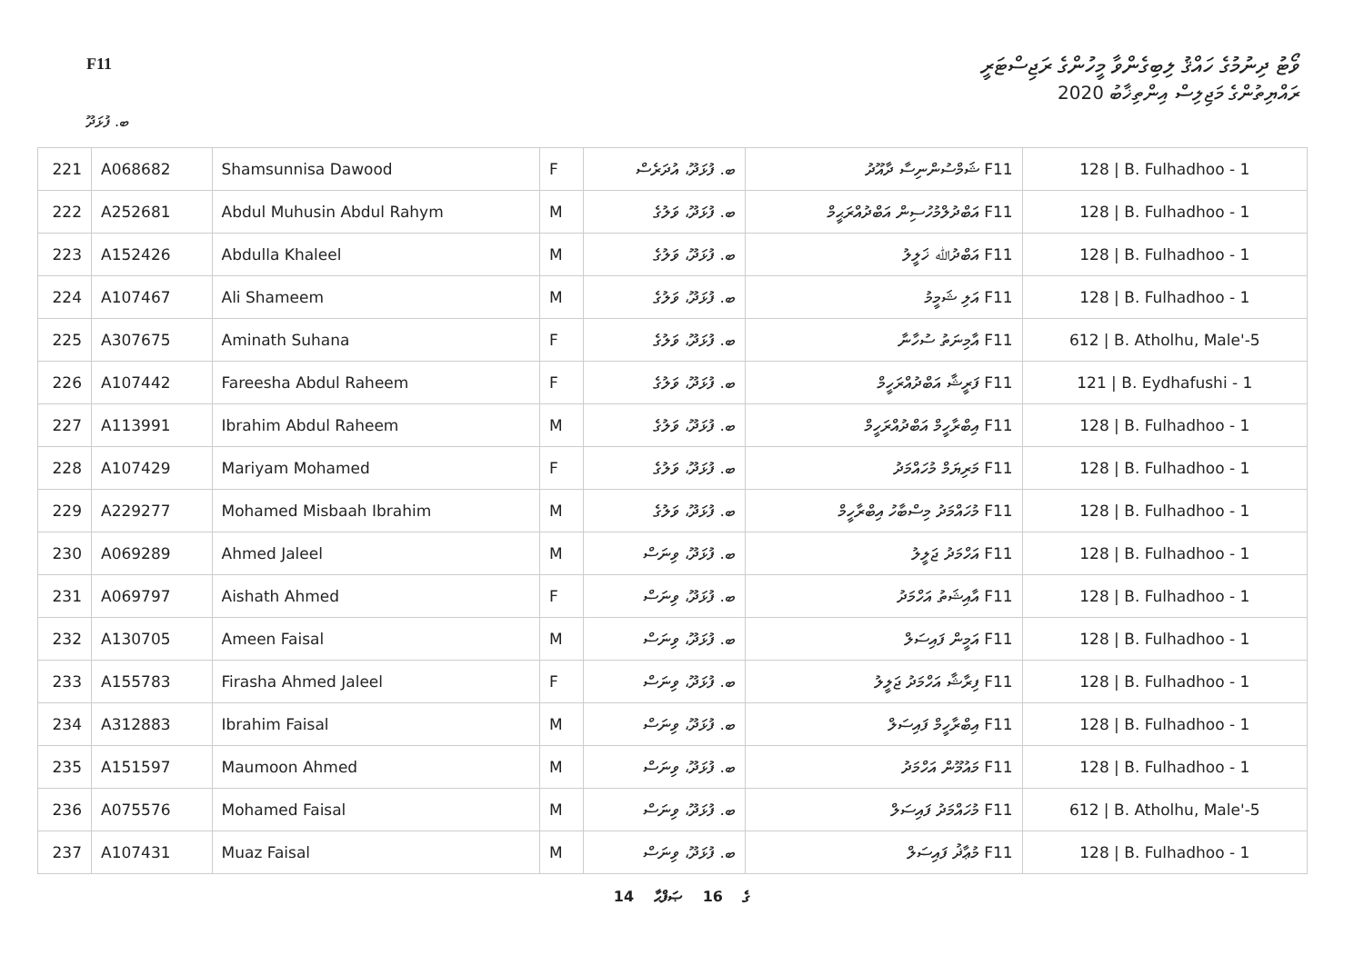F11
ވޯޓު ދިނުމުގެ ހައްޤު ލިބިގެންވާ މީހުންގެ ރަޖިސްޓަރީ
ރައްޔިތުންގެ މަޖިލިސް އިންތިޚާބު 2020
ބ. ފުޅަދޫ
| 221 | A068682 | Shamsunnisa Dawood | F | ބ. ފުޅަދޫ، އުދަރެސް | F11 ޝަމްސުންނިސާ ދާއޫދު | 128 / B. Fulhadhoo - 1 |
| 222 | A252681 | Abdul Muhusin Abdul Rahym | M | ބ. ފުޅަދޫ، ވަލުގެ | F11 އަބްދުލްމުހުސިން އަބްދުއްރަޙީމް | 128 / B. Fulhadhoo - 1 |
| 223 | A152426 | Abdulla Khaleel | M | ބ. ފުޅަދޫ، ވަލުގެ | F11 އަބްދުﷲ ޚަލީލު | 128 / B. Fulhadhoo - 1 |
| 224 | A107467 | Ali Shameem | M | ބ. ފުޅަދޫ، ވަލުގެ | F11 އަލި ޝަމީމު | 128 / B. Fulhadhoo - 1 |
| 225 | A307675 | Aminath Suhana | F | ބ. ފުޅަދޫ، ވަލުގެ | F11 އާމިނަތު ސުހާނާ | 612 / B. Atholhu, Male'-5 |
| 226 | A107442 | Fareesha Abdul Raheem | F | ބ. ފުޅަދޫ، ވަލުގެ | F11 ފަރީޝާ އަބްދުއްރަހީމް | 121 / B. Eydhafushi - 1 |
| 227 | A113991 | Ibrahim Abdul Raheem | M | ބ. ފުޅަދޫ، ވަލުގެ | F11 އިބްރާހީމް އަބްދުއްރަހީމް | 128 / B. Fulhadhoo - 1 |
| 228 | A107429 | Mariyam Mohamed | F | ބ. ފުޅަދޫ، ވަލުގެ | F11 މަރިޔަމް މުހައްމަދު | 128 / B. Fulhadhoo - 1 |
| 229 | A229277 | Mohamed Misbaah Ibrahim | M | ބ. ފުޅަދޫ، ވަލުގެ | F11 މުހައްމަދު މިސްބާހު އިބްރާހީމް | 128 / B. Fulhadhoo - 1 |
| 230 | A069289 | Ahmed Jaleel | M | ބ. ފުޅަދޫ، ވިނަސް | F11 އަހްމަދު ޖަލީލު | 128 / B. Fulhadhoo - 1 |
| 231 | A069797 | Aishath Ahmed | F | ބ. ފުޅަދޫ، ވިނަސް | F11 އާއިޝަތު އަހްމަދު | 128 / B. Fulhadhoo - 1 |
| 232 | A130705 | Ameen Faisal | M | ބ. ފުޅަދޫ، ވިނަސް | F11 އަމީން ފައިސަލް | 128 / B. Fulhadhoo - 1 |
| 233 | A155783 | Firasha Ahmed Jaleel | F | ބ. ފުޅަދޫ، ވިނަސް | F11 ފިރާޝާ އަހްމަދު ޖަލީލު | 128 / B. Fulhadhoo - 1 |
| 234 | A312883 | Ibrahim Faisal | M | ބ. ފުޅަދޫ، ވިނަސް | F11 އިބްރާހީމް ފައިސަލް | 128 / B. Fulhadhoo - 1 |
| 235 | A151597 | Maumoon Ahmed | M | ބ. ފުޅަދޫ، ވިނަސް | F11 މައުމޫން އަހްމަދު | 128 / B. Fulhadhoo - 1 |
| 236 | A075576 | Mohamed Faisal | M | ބ. ފުޅަދޫ، ވިނަސް | F11 މުހައްމަދު ފައިސަލް | 612 / B. Atholhu, Male'-5 |
| 237 | A107431 | Muaz Faisal | M | ބ. ފުޅަދޫ، ވިނަސް | F11 މުޢާޛު ފައިސަލް | 128 / B. Fulhadhoo - 1 |
14 ގެ 16 ޞަފްޙާ